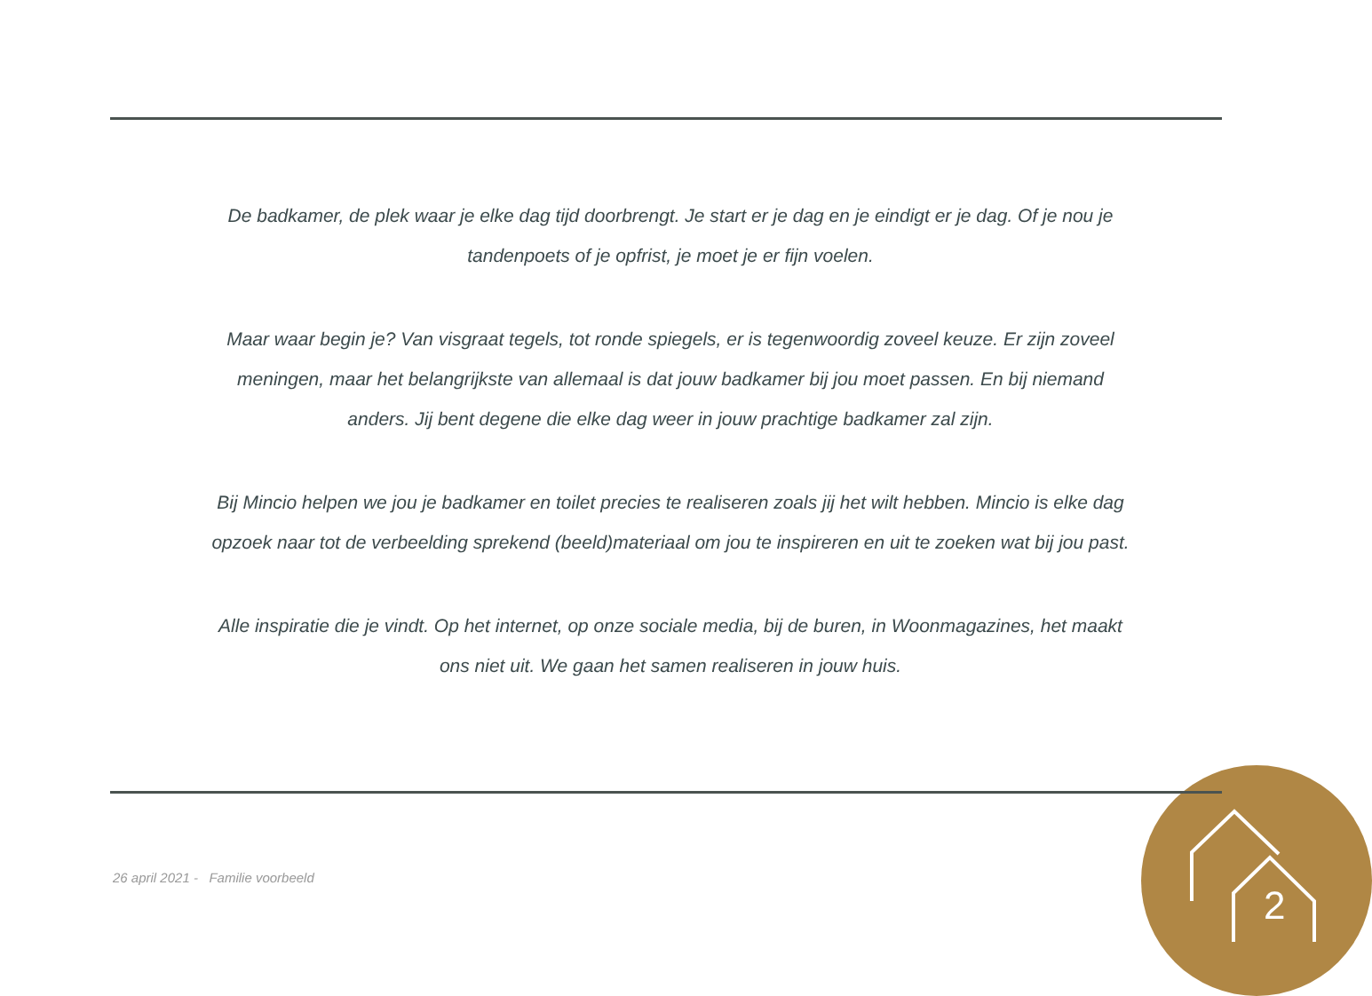De badkamer, de plek waar je elke dag tijd doorbrengt. Je start er je dag en je eindigt er je dag. Of je nou je tandenpoets of je opfrist, je moet je er fijn voelen.
Maar waar begin je? Van visgraat tegels, tot ronde spiegels, er is tegenwoordig zoveel keuze. Er zijn zoveel meningen, maar het belangrijkste van allemaal is dat jouw badkamer bij jou moet passen. En bij niemand anders. Jij bent degene die elke dag weer in jouw prachtige badkamer zal zijn.
Bij Mincio helpen we jou je badkamer en toilet precies te realiseren zoals jij het wilt hebben. Mincio is elke dag opzoek naar tot de verbeelding sprekend (beeld)materiaal om jou te inspireren en uit te zoeken wat bij jou past.
Alle inspiratie die je vindt. Op het internet, op onze sociale media, bij de buren, in Woonmagazines, het maakt ons niet uit. We gaan het samen realiseren in jouw huis.
2
26 april 2021 - Familie voorbeeld